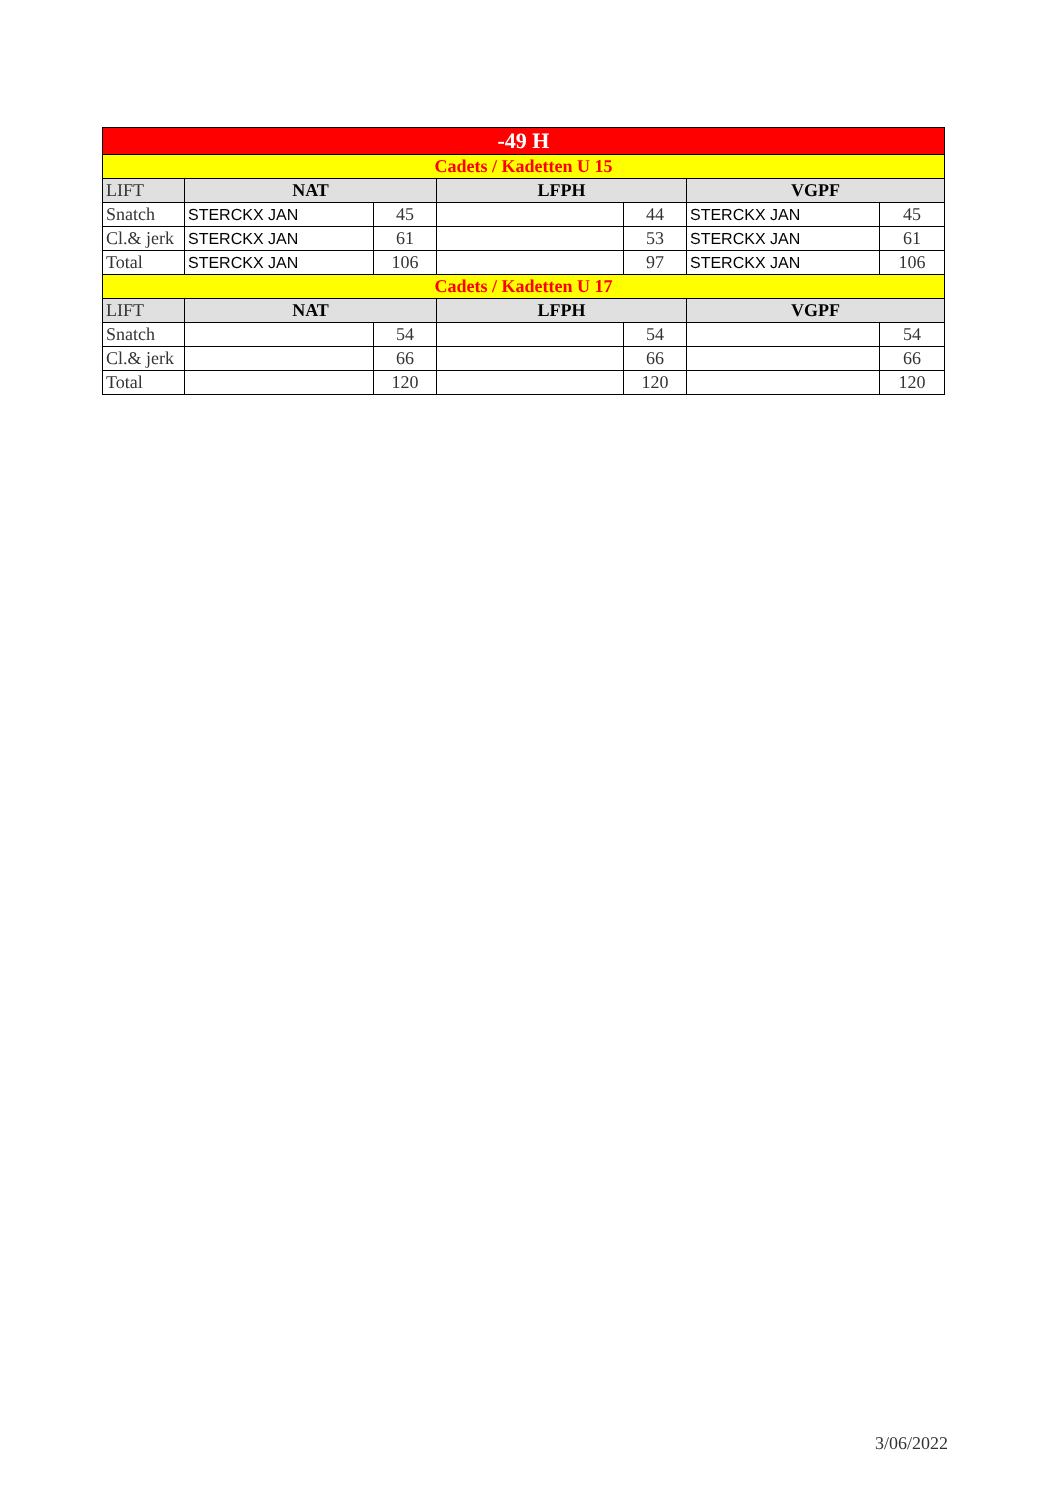| -49 H | | | | | | |
| Cadets / Kadetten U 15 | | | | | | |
| LIFT | NAT | | LFPH | | VGPF | |
| Snatch | STERCKX JAN | 45 | | 44 | STERCKX JAN | 45 |
| Cl.& jerk | STERCKX JAN | 61 | | 53 | STERCKX JAN | 61 |
| Total | STERCKX JAN | 106 | | 97 | STERCKX JAN | 106 |
| Cadets / Kadetten U 17 | | | | | | |
| LIFT | NAT | | LFPH | | VGPF | |
| Snatch | | 54 | | 54 | | 54 |
| Cl.& jerk | | 66 | | 66 | | 66 |
| Total | | 120 | | 120 | | 120 |
3/06/2022